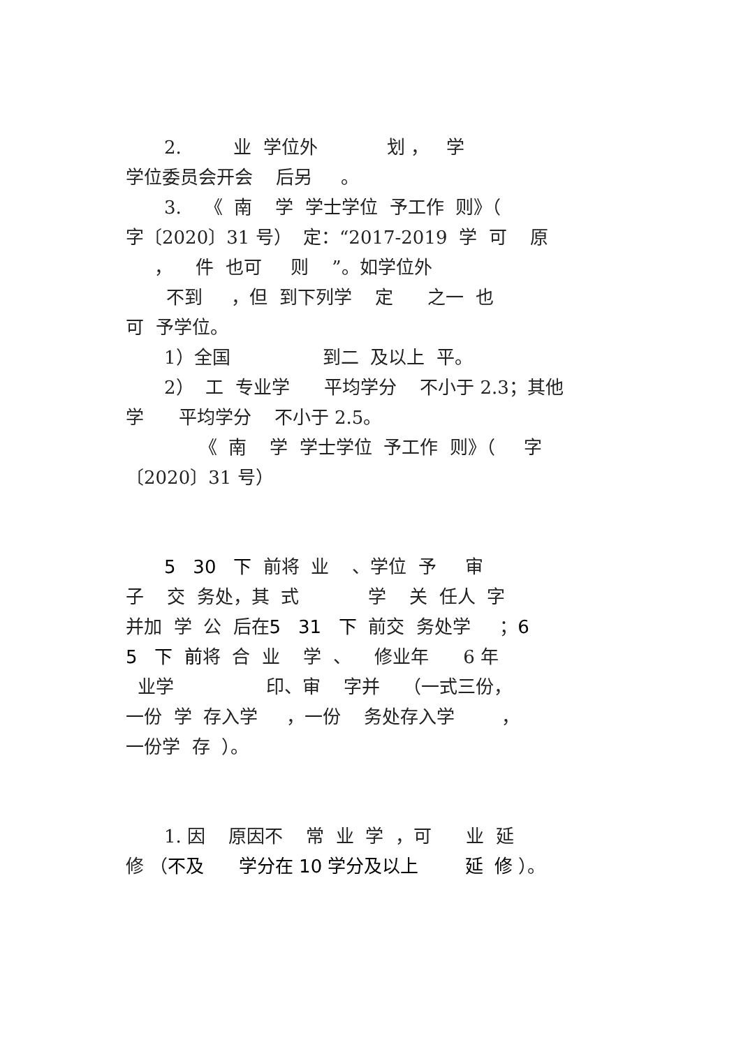2. 业 学位外 划 ， 学
学位委员会开会 后另 。
3. 《 南 学 学士学位 予工作 则》（
字〔2020〕31 号） 定：“2017-2019 学 可 原
， 件 也可 则 ”。如学位外
不到 ，但 到下列学 定 之一 也
可 予学位。
1）全国 到二 及以上 平。
2） 工 专业学 平均学分 不小于 2.3；其他
学 平均学分 不小于 2.5。
《 南 学 学士学位 予工作 则》（ 字
〔2020〕31 号）
5 30 下 前将 业 、学位 予 审
子 交 务处，其 式 学 关 任人 字
并加 学 公 后在5 31 下 前交 务处学 ；6
5 下 前将 合 业 学 、 修业年 6 年
业学 印、审 字并 （一式三份，
一份 学 存入学 ，一份 务处存入学 ，
一份学 存 ）。
1. 因 原因不 常 业 学 ，可 业 延
修 （不及 学分在 10 学分及以上 延 修 ）。